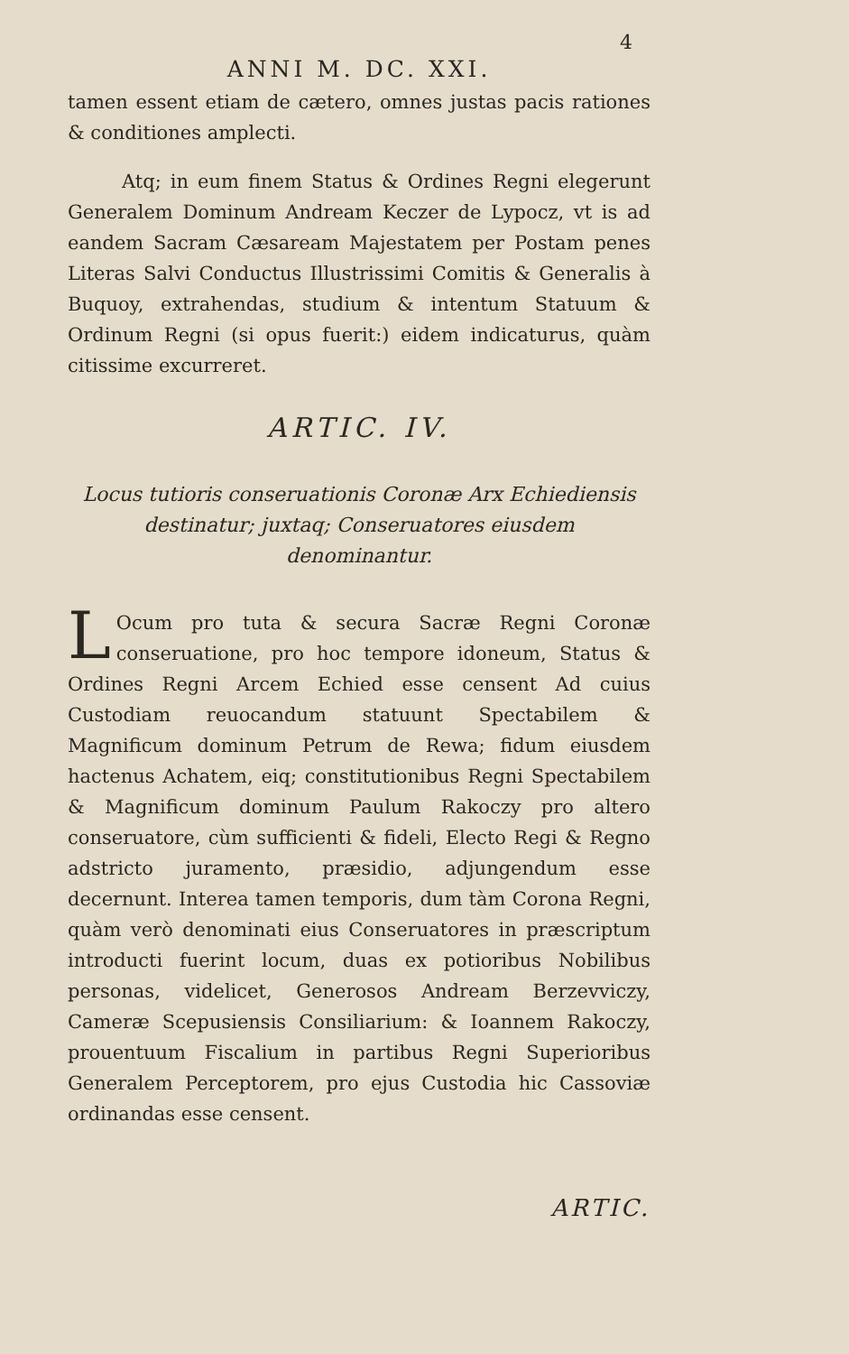4
ANNI M. DC. XXI.
tamen essent etiam de cætero, omnes justas pacis rationes & conditiones amplecti.
Atq; in eum finem Status & Ordines Regni elegerunt Generalem Dominum Andream Keczer de Lypocz, vt is ad eandem Sacram Cæsaream Majestatem per Postam penes Literas Salvi Conductus Illustrissimi Comitis & Generalis à Buquoy, extrahendas, studium & intentum Statuum & Ordinum Regni (si opus fuerit:) eidem indicaturus, quàm citissime excurreret.
ARTIC. IV.
Locus tutioris conseruationis Coronæ Arx Echiediensis destinatur; juxtaq; Conseruatores eiusdem denominantur.
LOcum pro tuta & secura Sacræ Regni Coronæ conseruatione, pro hoc tempore idoneum, Status & Ordines Regni Arcem Echied esse censent Ad cuius Custodiam reuocandum statuunt Spectabilem & Magnificum dominum Petrum de Rewa; fidum eiusdem hactenus Achatem, eiq; constitutionibus Regni Spectabilem & Magnificum dominum Paulum Rakoczy pro altero conseruatore, cùm sufficienti & fideli, Electo Regi & Regno adstricto juramento, præsidio, adjungendum esse decernunt. Interea tamen temporis, dum tàm Corona Regni, quàm verò denominati eius Conseruatores in præscriptum introducti fuerint locum, duas ex potioribus Nobilibus personas, videlicet, Generosos Andream Berzevviczy, Cameræ Scepusiensis Consiliarium: & Ioannem Rakoczy, prouentuum Fiscalium in partibus Regni Superioribus Generalem Perceptorem, pro ejus Custodia hic Cassoviæ ordinandas esse censent.
ARTIC.